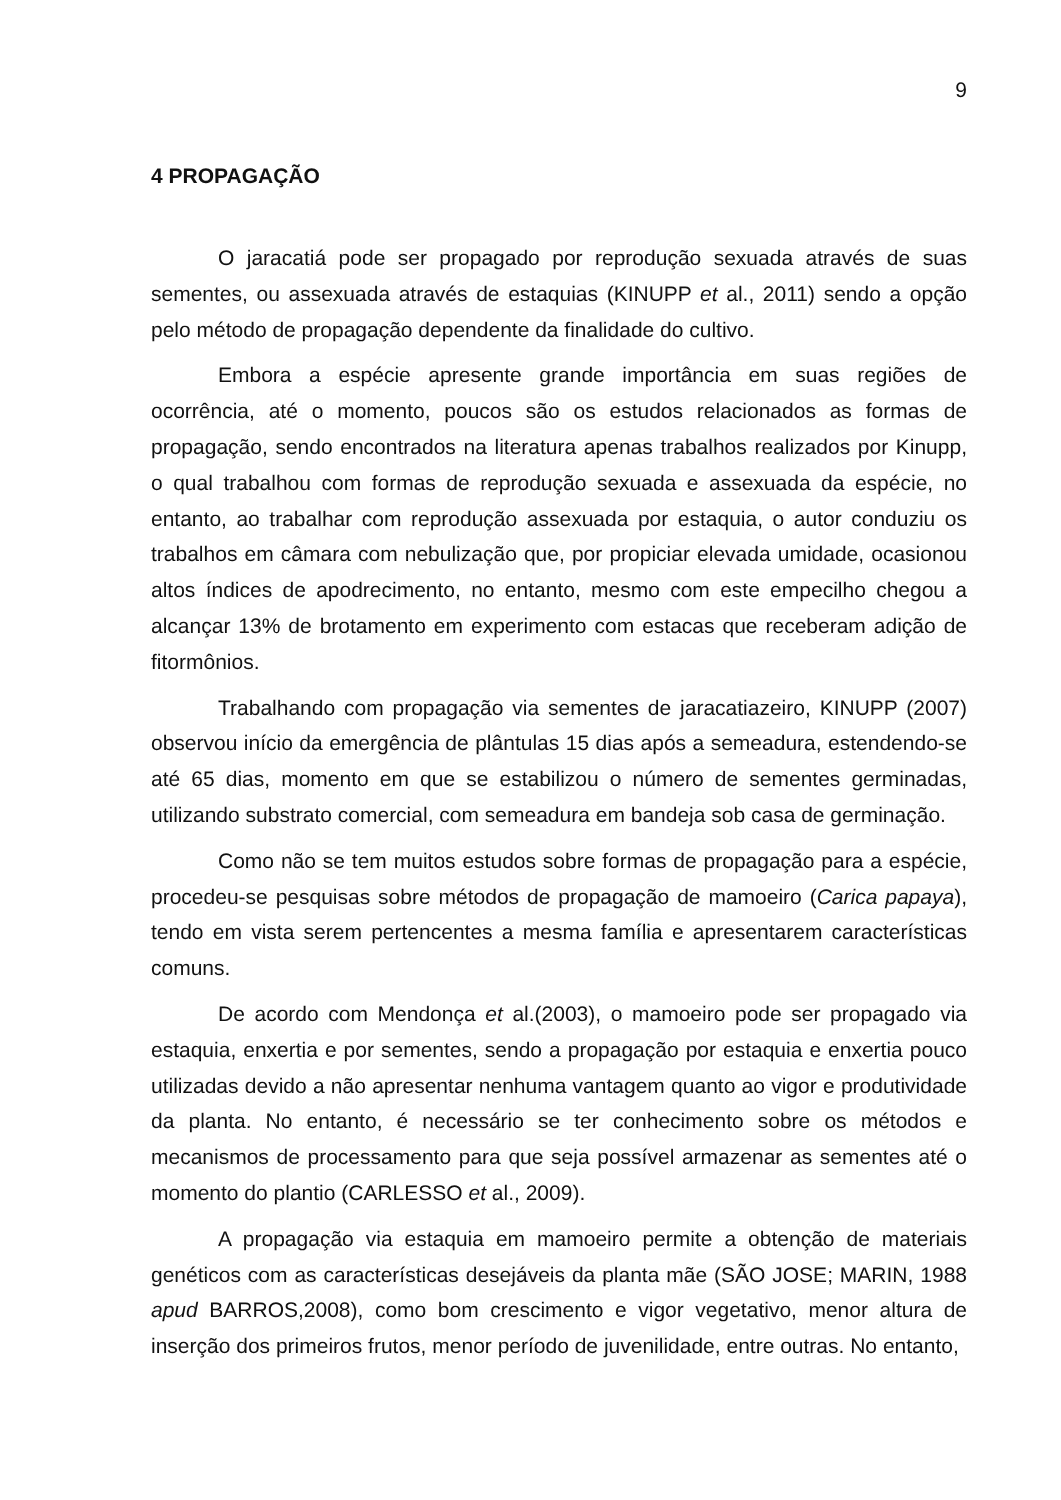9
4 PROPAGAÇÃO
O jaracatiá pode ser propagado por reprodução sexuada através de suas sementes, ou assexuada através de estaquias (KINUPP et al., 2011) sendo a opção pelo método de propagação dependente da finalidade do cultivo.
Embora a espécie apresente grande importância em suas regiões de ocorrência, até o momento, poucos são os estudos relacionados as formas de propagação, sendo encontrados na literatura apenas trabalhos realizados por Kinupp, o qual trabalhou com formas de reprodução sexuada e assexuada da espécie, no entanto, ao trabalhar com reprodução assexuada por estaquia, o autor conduziu os trabalhos em câmara com nebulização que, por propiciar elevada umidade, ocasionou altos índices de apodrecimento, no entanto, mesmo com este empecilho chegou a alcançar 13% de brotamento em experimento com estacas que receberam adição de fitormônios.
Trabalhando com propagação via sementes de jaracatiazeiro, KINUPP (2007) observou início da emergência de plântulas 15 dias após a semeadura, estendendo-se até 65 dias, momento em que se estabilizou o número de sementes germinadas, utilizando substrato comercial, com semeadura em bandeja sob casa de germinação.
Como não se tem muitos estudos sobre formas de propagação para a espécie, procedeu-se pesquisas sobre métodos de propagação de mamoeiro (Carica papaya), tendo em vista serem pertencentes a mesma família e apresentarem características comuns.
De acordo com Mendonça et al.(2003), o mamoeiro pode ser propagado via estaquia, enxertia e por sementes, sendo a propagação por estaquia e enxertia pouco utilizadas devido a não apresentar nenhuma vantagem quanto ao vigor e produtividade da planta. No entanto, é necessário se ter conhecimento sobre os métodos e mecanismos de processamento para que seja possível armazenar as sementes até o momento do plantio (CARLESSO et al., 2009).
A propagação via estaquia em mamoeiro permite a obtenção de materiais genéticos com as características desejáveis da planta mãe (SÃO JOSE; MARIN, 1988 apud BARROS,2008), como bom crescimento e vigor vegetativo, menor altura de inserção dos primeiros frutos, menor período de juvenilidade, entre outras. No entanto,